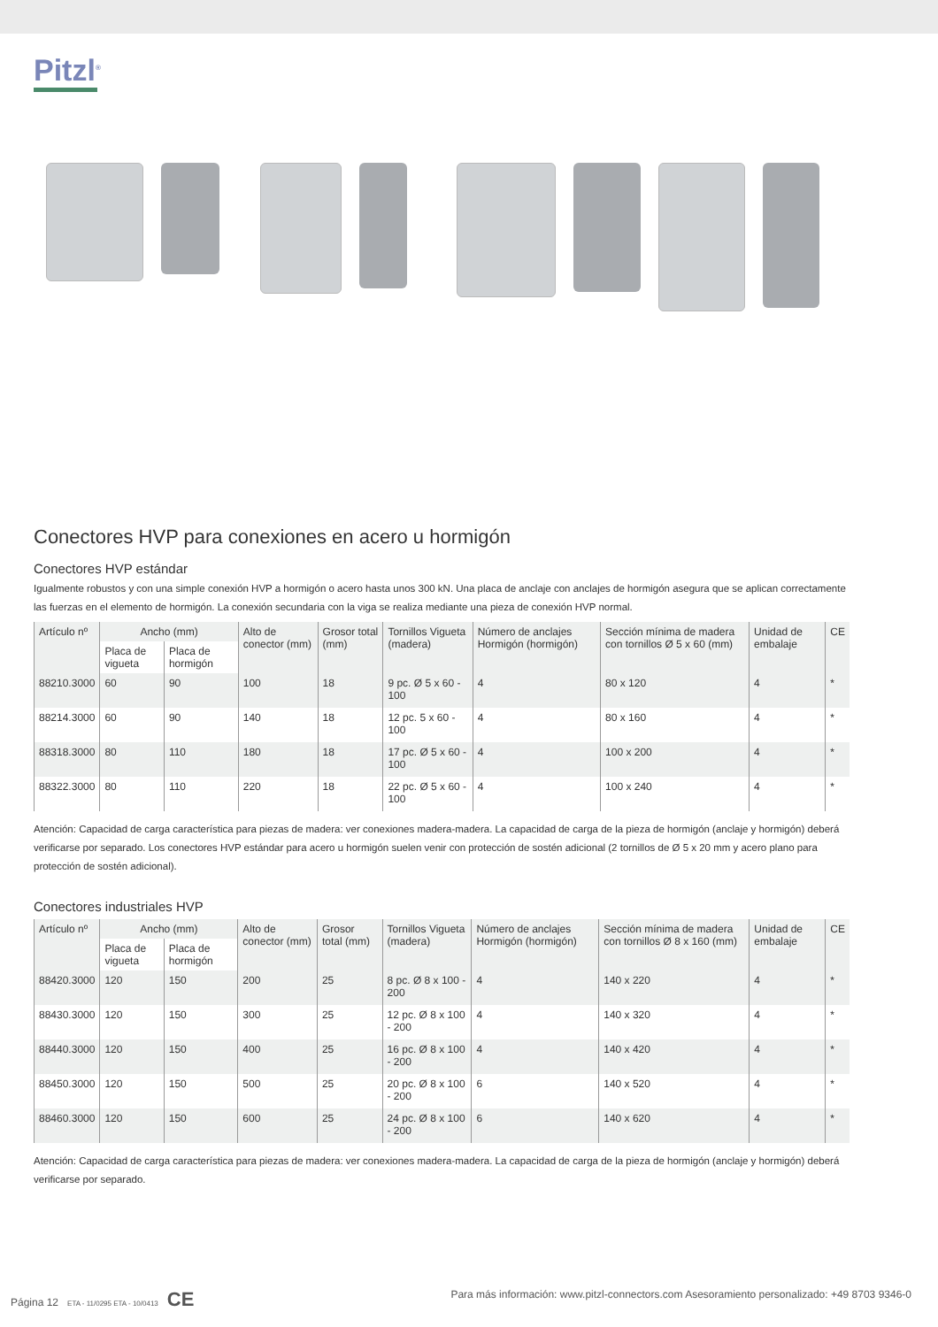Pitzl<sup>®</sup>
Conectores HVP para conexiones en acero u hormigón
Conectores HVP estándar
Igualmente robustos y con una simple conexión HVP a hormigón o acero hasta unos 300 kN. Una placa de anclaje con anclajes de hormigón asegura que se aplican correctamente las fuerzas en el elemento de hormigón. La conexión secundaria con la viga se realiza mediante una pieza de conexión HVP normal.
| Artículo nº | Ancho (mm) | | Alto de conector (mm) | Grosor total (mm) | Tornillos Vigueta (madera) | Número de anclajes Hormigón (hormigón) | Sección mínima de madera con tornillos Ø 5 x 60 (mm) | Unidad de embalaje | CE |
| --- | --- | --- | --- | --- | --- | --- | --- | --- | --- |
| | Placa de vigueta | Placa de hormigón | | | | | | | |
| 88210.3000 | 60 | 90 | 100 | 18 | 9 pc. Ø 5 x 60 - 100 | 4 | 80 x 120 | 4 | * |
| 88214.3000 | 60 | 90 | 140 | 18 | 12 pc. 5 x 60 - 100 | 4 | 80 x 160 | 4 | * |
| 88318.3000 | 80 | 110 | 180 | 18 | 17 pc. Ø 5 x 60 - 100 | 4 | 100 x 200 | 4 | * |
| 88322.3000 | 80 | 110 | 220 | 18 | 22 pc. Ø 5 x 60 - 100 | 4 | 100 x 240 | 4 | * |
Atención: Capacidad de carga característica para piezas de madera: ver conexiones madera-madera. La capacidad de carga de la pieza de hormigón (anclaje y hormigón) deberá verificarse por separado. Los conectores HVP estándar para acero u hormigón suelen venir con protección de sostén adicional (2 tornillos de Ø 5 x 20 mm y acero plano para protección de sostén adicional).
Conectores industriales HVP
| Artículo nº | Ancho (mm) | | Alto de conector (mm) | Grosor total (mm) | Tornillos Vigueta (madera) | Número de anclajes Hormigón (hormigón) | Sección mínima de madera con tornillos Ø 8 x 160 (mm) | Unidad de embalaje | CE |
| --- | --- | --- | --- | --- | --- | --- | --- | --- | --- |
| | Placa de vigueta | Placa de hormigón | | | | | | | |
| 88420.3000 | 120 | 150 | 200 | 25 | 8 pc. Ø 8 x 100 - 200 | 4 | 140 x 220 | 4 | * |
| 88430.3000 | 120 | 150 | 300 | 25 | 12 pc. Ø 8 x 100 - 200 | 4 | 140 x 320 | 4 | * |
| 88440.3000 | 120 | 150 | 400 | 25 | 16 pc. Ø 8 x 100 - 200 | 4 | 140 x 420 | 4 | * |
| 88450.3000 | 120 | 150 | 500 | 25 | 20 pc. Ø 8 x 100 - 200 | 6 | 140 x 520 | 4 | * |
| 88460.3000 | 120 | 150 | 600 | 25 | 24 pc. Ø 8 x 100 - 200 | 6 | 140 x 620 | 4 | * |
Atención: Capacidad de carga característica para piezas de madera: ver conexiones madera-madera. La capacidad de carga de la pieza de hormigón (anclaje y hormigón) deberá verificarse por separado.
Página 12 ETA - 11/0295 ETA - 10/0413 CE Para más información: www.pitzl-connectors.com Asesoramiento personalizado: +49 8703 9346-0